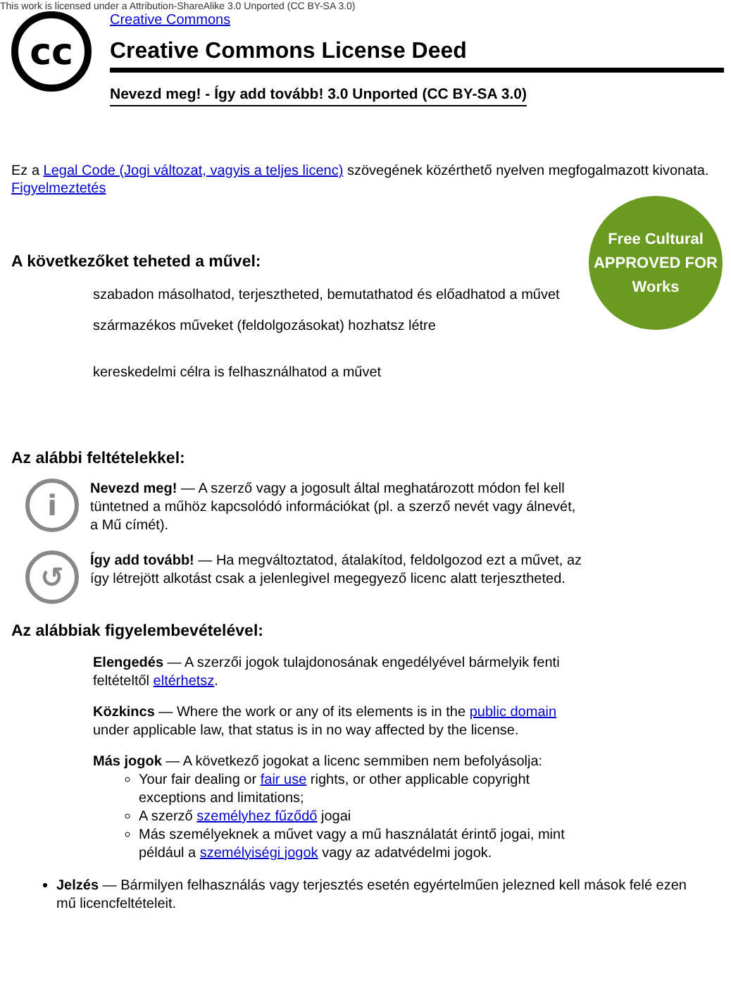This work is licensed under a Attribution-ShareAlike 3.0 Unported (CC BY-SA 3.0)
cc
Creative Commons
Creative Commons License Deed
Nevezd meg! - Így add tovább! 3.0 Unported (CC BY-SA 3.0)
Ez a Legal Code (Jogi változat, vagyis a teljes licenc) szövegének közérthető nyelven megfogalmazott kivonata.
Figyelmeztetés
Free Cultural
APPROVED FOR
Works
A következőket teheted a művel:
szabadon másolhatod, terjesztheted, bemutathatod és előadhatod a művet
származékos műveket (feldolgozásokat) hozhatsz létre
kereskedelmi célra is felhasználhatod a művet
Az alábbi feltételekkel:
i
Nevezd meg! — A szerző vagy a jogosult által meghatározott módon fel kell tüntetned a műhöz kapcsolódó információkat (pl. a szerző nevét vagy álnevét, a Mű címét).
↺
Így add tovább! — Ha megváltoztatod, átalakítod, feldolgozod ezt a művet, az így létrejött alkotást csak a jelenlegivel megegyező licenc alatt terjesztheted.
Az alábbiak figyelembevételével:
Elengedés — A szerzői jogok tulajdonosának engedélyével bármelyik fenti feltételtől eltérhetsz.
Közkincs — Where the work or any of its elements is in the public domain under applicable law, that status is in no way affected by the license.
Más jogok — A következő jogokat a licenc semmiben nem befolyásolja:
Your fair dealing or fair use rights, or other applicable copyright exceptions and limitations;
A szerző személyhez fűződő jogai
Más személyeknek a művet vagy a mű használatát érintő jogai, mint például a személyiségi jogok vagy az adatvédelmi jogok.
Jelzés — Bármilyen felhasználás vagy terjesztés esetén egyértelműen jelezned kell mások felé ezen mű licencfeltételeit.